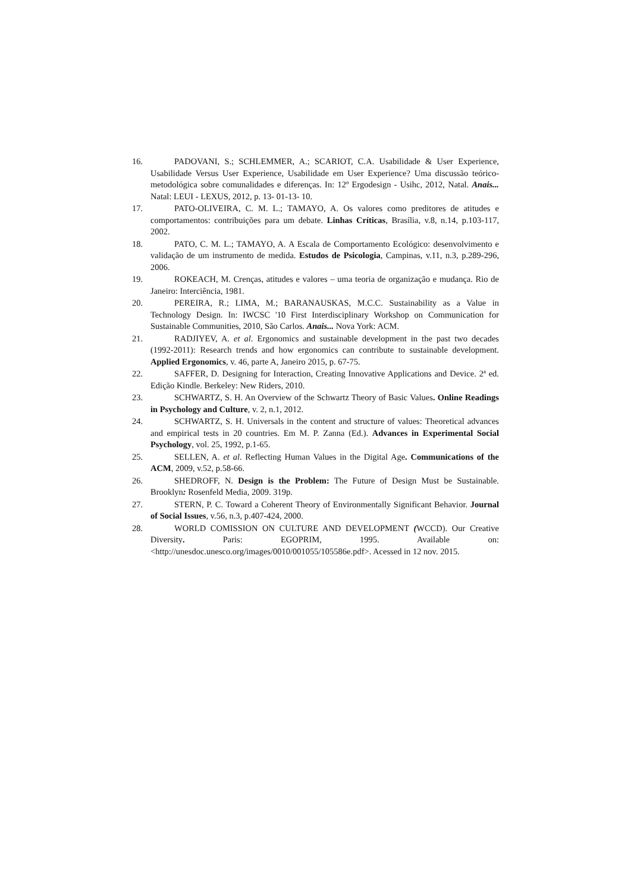16. PADOVANI, S.; SCHLEMMER, A.; SCARIOT, C.A. Usabilidade & User Experience, Usabilidade Versus User Experience, Usabilidade em User Experience? Uma discussão teórico-metodológica sobre comunalidades e diferenças. In: 12º Ergodesign - Usihc, 2012, Natal. Anais... Natal: LEUI - LEXUS, 2012, p. 13- 01-13- 10.
17. PATO-OLIVEIRA, C. M. L.; TAMAYO, A. Os valores como preditores de atitudes e comportamentos: contribuições para um debate. Linhas Críticas, Brasília, v.8, n.14, p.103-117, 2002.
18. PATO, C. M. L.; TAMAYO, A. A Escala de Comportamento Ecológico: desenvolvimento e validação de um instrumento de medida. Estudos de Psicologia, Campinas, v.11, n.3, p.289-296, 2006.
19. ROKEACH, M. Crenças, atitudes e valores – uma teoria de organização e mudança. Rio de Janeiro: Interciência, 1981.
20. PEREIRA, R.; LIMA, M.; BARANAUSKAS, M.C.C. Sustainability as a Value in Technology Design. In: IWCSC '10 First Interdisciplinary Workshop on Communication for Sustainable Communities, 2010, São Carlos. Anais... Nova York: ACM.
21. RADJIYEV, A. et al. Ergonomics and sustainable development in the past two decades (1992-2011): Research trends and how ergonomics can contribute to sustainable development. Applied Ergonomics, v. 46, parte A, Janeiro 2015, p. 67-75.
22. SAFFER, D. Designing for Interaction, Creating Innovative Applications and Device. 2ª ed. Edição Kindle. Berkeley: New Riders, 2010.
23. SCHWARTZ, S. H. An Overview of the Schwartz Theory of Basic Values. Online Readings in Psychology and Culture, v. 2, n.1, 2012.
24. SCHWARTZ, S. H. Universals in the content and structure of values: Theoretical advances and empirical tests in 20 countries. Em M. P. Zanna (Ed.). Advances in Experimental Social Psychology, vol. 25, 1992, p.1-65.
25. SELLEN, A. et al. Reflecting Human Values in the Digital Age. Communications of the ACM, 2009, v.52, p.58-66.
26. SHEDROFF, N. Design is the Problem: The Future of Design Must be Sustainable. Brooklyn: Rosenfeld Media, 2009. 319p.
27. STERN, P. C. Toward a Coherent Theory of Environmentally Significant Behavior. Journal of Social Issues, v.56, n.3, p.407-424, 2000.
28. WORLD COMISSION ON CULTURE AND DEVELOPMENT (WCCD). Our Creative Diversity. Paris: EGOPRIM, 1995. Available on: <http://unesdoc.unesco.org/images/0010/001055/105586e.pdf>. Acessed in 12 nov. 2015.